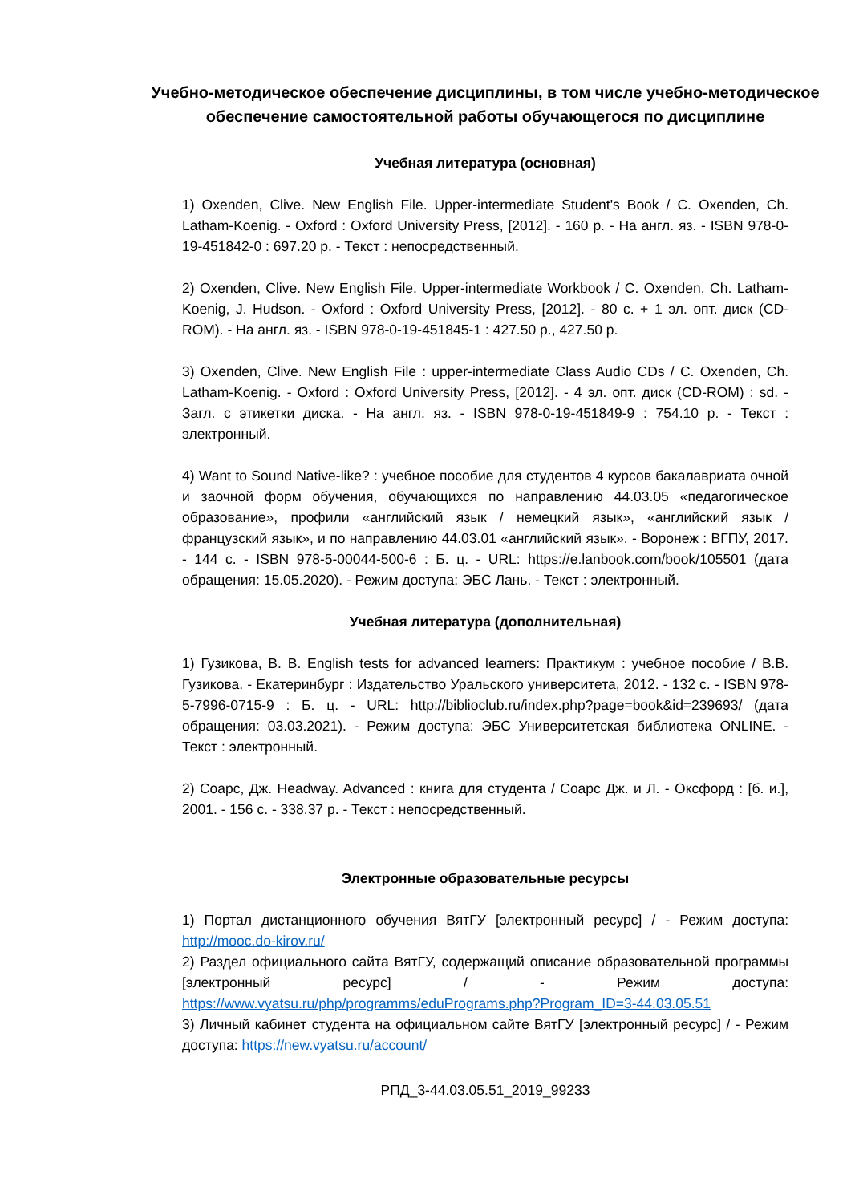Учебно-методическое обеспечение дисциплины, в том числе учебно-методическое обеспечение самостоятельной работы обучающегося по дисциплине
Учебная литература (основная)
1) Oxenden, Clive. New English File. Upper-intermediate Student's Book / C. Oxenden, Ch. Latham-Koenig. - Oxford : Oxford University Press, [2012]. - 160 p. - На англ. яз. - ISBN 978-0-19-451842-0 : 697.20 р. - Текст : непосредственный.
2) Oxenden, Clive. New English File. Upper-intermediate Workbook / C. Oxenden, Ch. Latham-Koenig, J. Hudson. - Oxford : Oxford University Press, [2012]. - 80 с. + 1 эл. опт. диск (CD-ROM). - На англ. яз. - ISBN 978-0-19-451845-1 : 427.50 р., 427.50 р.
3) Oxenden, Clive. New English File : upper-intermediate Class Audio CDs / C. Oxenden, Ch. Latham-Koenig. - Oxford : Oxford University Press, [2012]. - 4 эл. опт. диск (CD-ROM) : sd. - Загл. с этикетки диска. - На англ. яз. - ISBN 978-0-19-451849-9 : 754.10 р. - Текст : электронный.
4) Want to Sound Native-like? : учебное пособие для студентов 4 курсов бакалавриата очной и заочной форм обучения, обучающихся по направлению 44.03.05 «педагогическое образование», профили «английский язык / немецкий язык», «английский язык / французский язык», и по направлению 44.03.01 «английский язык». - Воронеж : ВГПУ, 2017. - 144 с. - ISBN 978-5-00044-500-6 : Б. ц. - URL: https://e.lanbook.com/book/105501 (дата обращения: 15.05.2020). - Режим доступа: ЭБС Лань. - Текст : электронный.
Учебная литература (дополнительная)
1) Гузикова, В. В. English tests for advanced learners: Практикум : учебное пособие / В.В. Гузикова. - Екатеринбург : Издательство Уральского университета, 2012. - 132 с. - ISBN 978-5-7996-0715-9 : Б. ц. - URL: http://biblioclub.ru/index.php?page=book&id=239693/ (дата обращения: 03.03.2021). - Режим доступа: ЭБС Университетская библиотека ONLINE. - Текст : электронный.
2) Соарс, Дж. Headway. Advanced : книга для студента / Соарс Дж. и Л. - Оксфорд : [б. и.], 2001. - 156 с. - 338.37 р. - Текст : непосредственный.
Электронные образовательные ресурсы
1) Портал дистанционного обучения ВятГУ [электронный ресурс] / - Режим доступа: http://mooc.do-kirov.ru/
2) Раздел официального сайта ВятГУ, содержащий описание образовательной программы [электронный ресурс] / - Режим доступа: https://www.vyatsu.ru/php/programms/eduPrograms.php?Program_ID=3-44.03.05.51
3) Личный кабинет студента на официальном сайте ВятГУ [электронный ресурс] / - Режим доступа: https://new.vyatsu.ru/account/
РПД_3-44.03.05.51_2019_99233